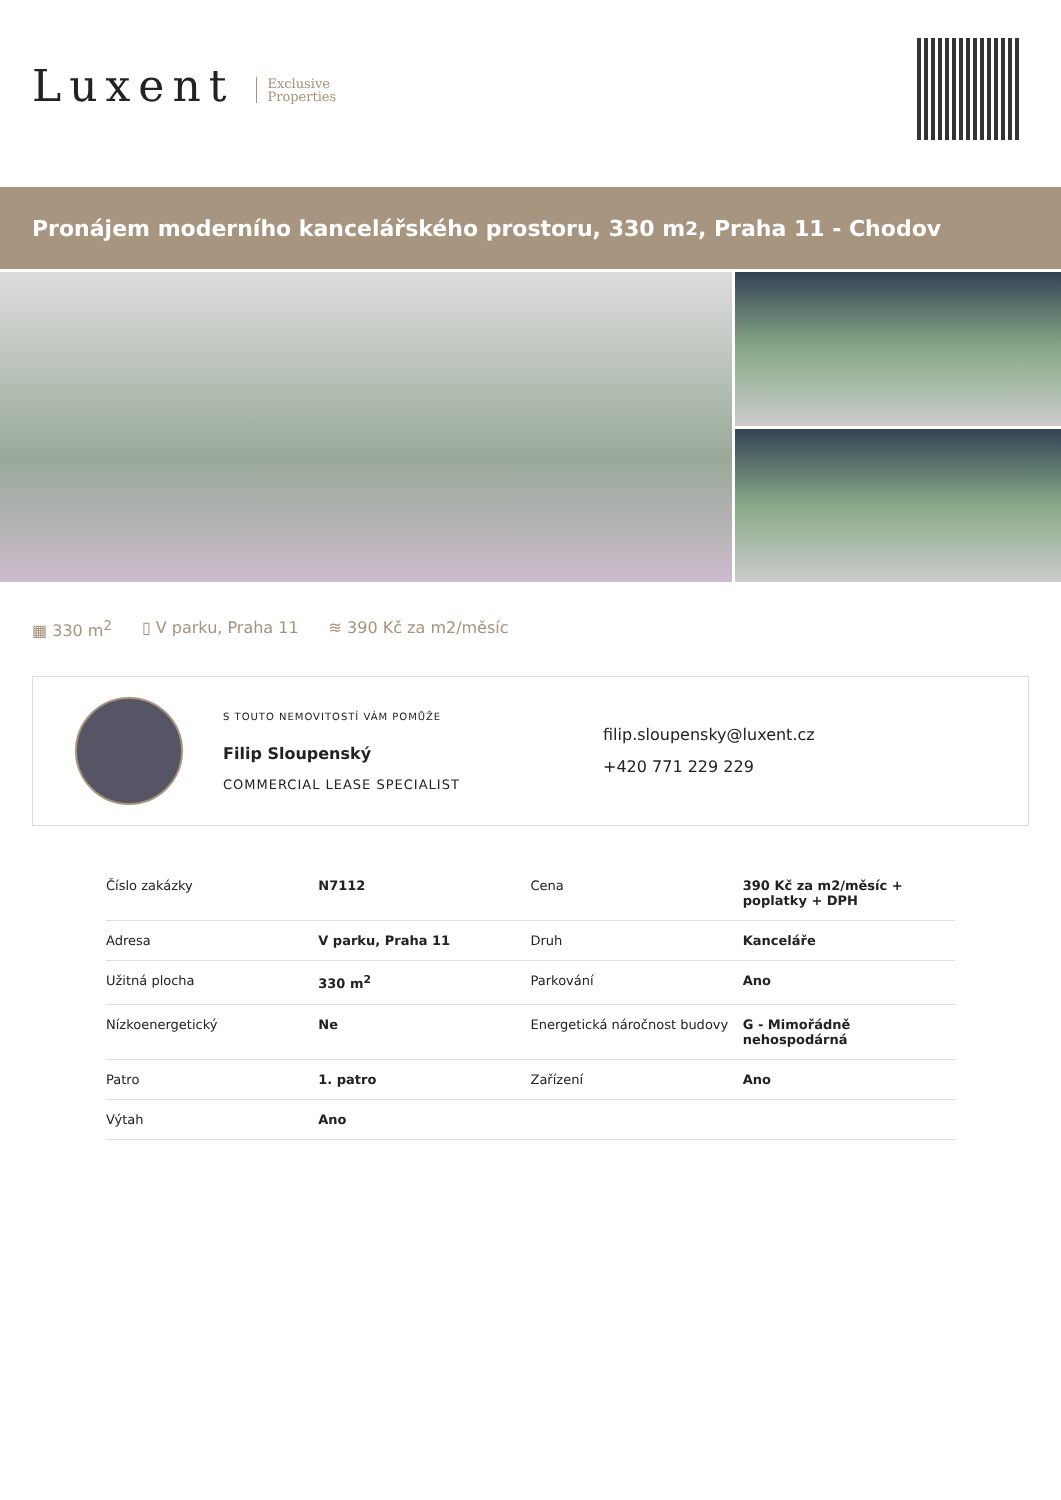Luxent Exclusive
Properties
Pronájem moderního kancelářského prostoru, 330 m<sup>2</sup>, Praha 11 - Chodov
▦ 330 m<sup>2</sup> ▯ V parku, Praha 11 ≋ 390 Kč za m2/měsíc
S TOUTO NEMOVITOSTÍ VÁM POMŮŽE
Filip Sloupenský
COMMERCIAL LEASE SPECIALIST
filip.sloupensky@luxent.cz
+420 771 229 229
| Číslo zakázky | N7112 | Cena | 390 Kč za m2/měsíc + poplatky + DPH |
| Adresa | V parku, Praha 11 | Druh | Kanceláře |
| Užitná plocha | 330 m<sup>2</sup> | Parkování | Ano |
| Nízkoenergetický | Ne | Energetická náročnost budovy | G - Mimořádně nehospodárná |
| Patro | 1. patro | Zařízení | Ano |
| Výtah | Ano | | |